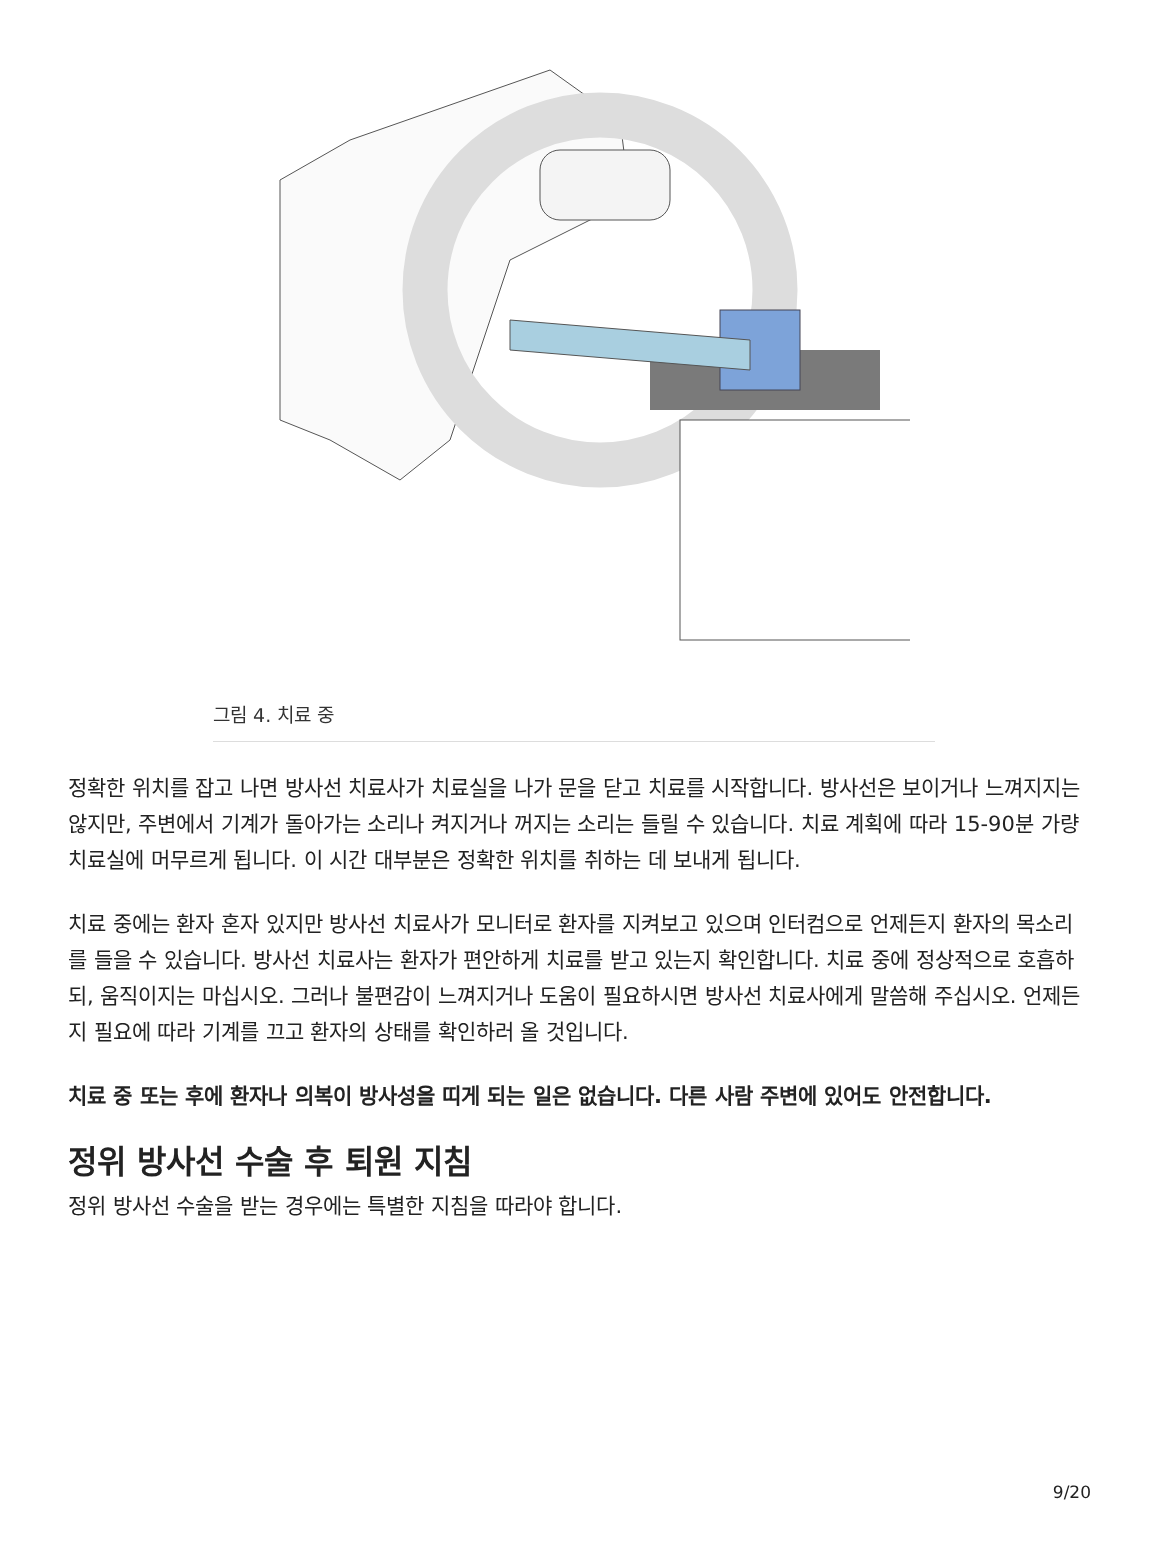그림 4. 치료 중
정확한 위치를 잡고 나면 방사선 치료사가 치료실을 나가 문을 닫고 치료를 시작합니다. 방사선은 보이거나 느껴지지는 않지만, 주변에서 기계가 돌아가는 소리나 켜지거나 꺼지는 소리는 들릴 수 있습니다. 치료 계획에 따라 15-90분 가량 치료실에 머무르게 됩니다. 이 시간 대부분은 정확한 위치를 취하는 데 보내게 됩니다.
치료 중에는 환자 혼자 있지만 방사선 치료사가 모니터로 환자를 지켜보고 있으며 인터컴으로 언제든지 환자의 목소리를 들을 수 있습니다. 방사선 치료사는 환자가 편안하게 치료를 받고 있는지 확인합니다. 치료 중에 정상적으로 호흡하되, 움직이지는 마십시오. 그러나 불편감이 느껴지거나 도움이 필요하시면 방사선 치료사에게 말씀해 주십시오. 언제든지 필요에 따라 기계를 끄고 환자의 상태를 확인하러 올 것입니다.
치료 중 또는 후에 환자나 의복이 방사성을 띠게 되는 일은 없습니다. 다른 사람 주변에 있어도 안전합니다.
정위 방사선 수술 후 퇴원 지침
정위 방사선 수술을 받는 경우에는 특별한 지침을 따라야 합니다.
9/20